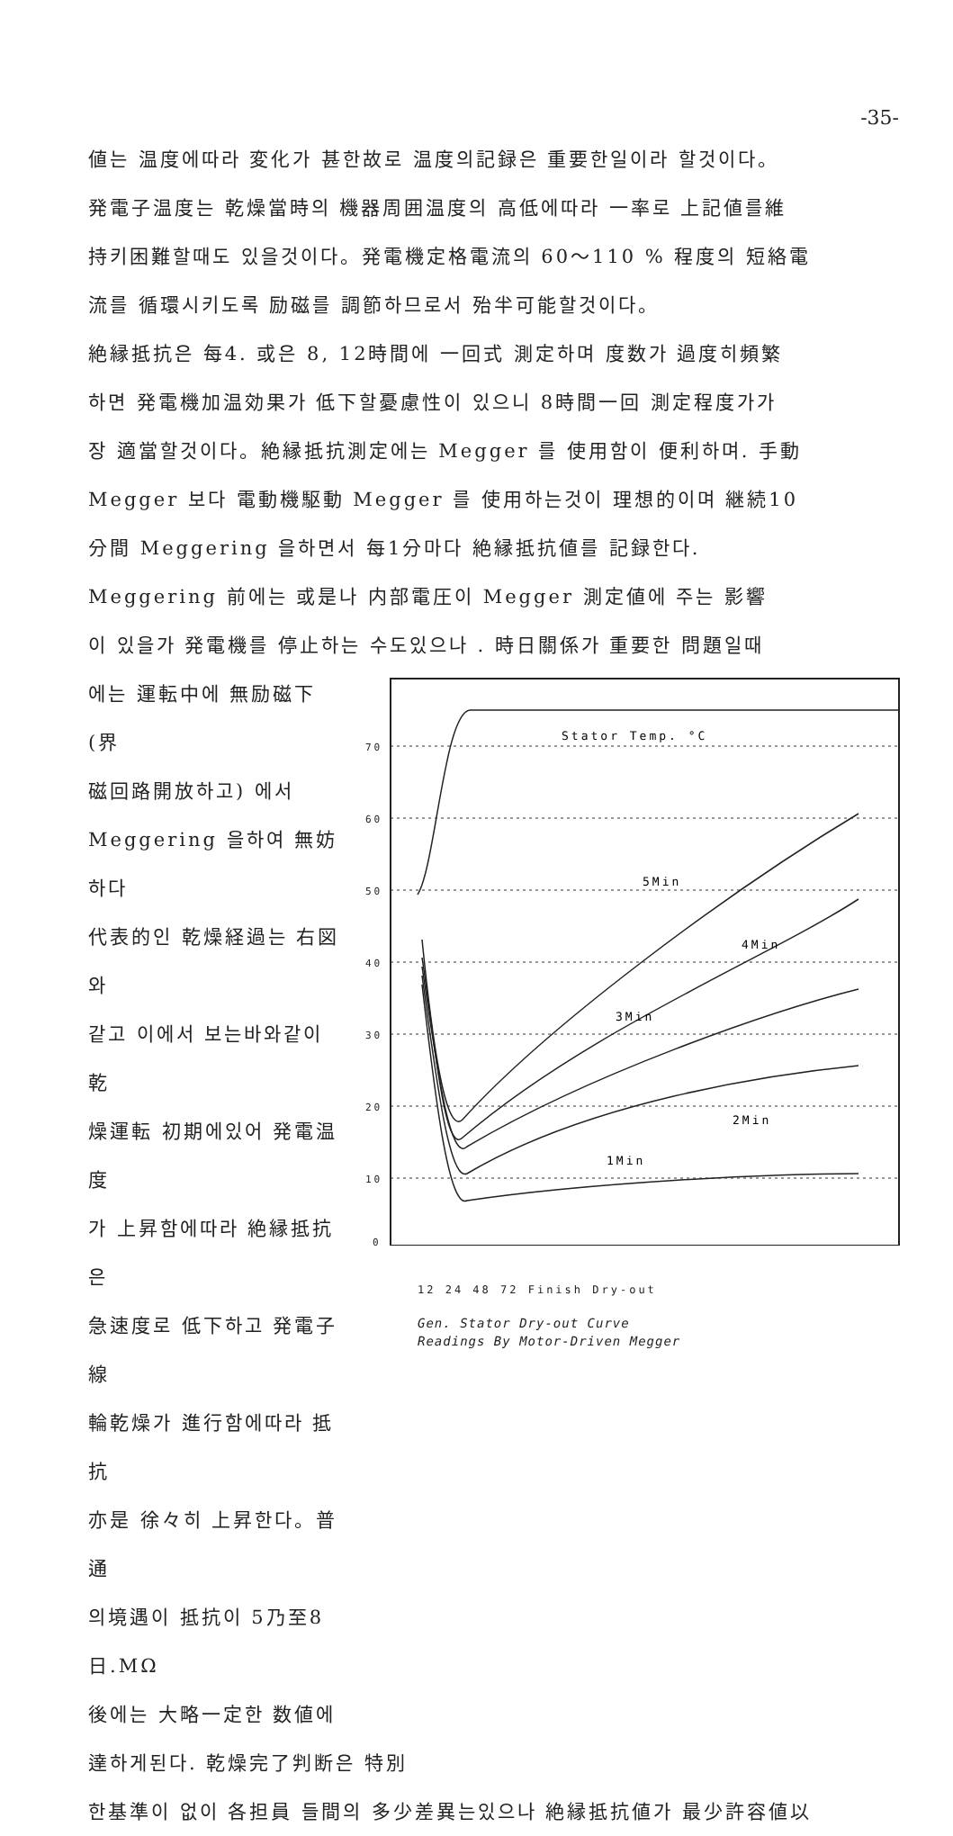-35-
値는 温度에따라 変化가 甚한故로 温度의記録은 重要한일이라 할것이다。
発電子温度는 乾燥當時의 機器周囲温度의 高低에따라 一率로 上記値를維
持키困難할때도 있을것이다。発電機定格電流의 60～110 % 程度의 短絡電
流를 循環시키도록 励磁를 調節하므로서 殆半可能할것이다。
絶縁抵抗은 每4. 或은 8, 12時間에 一回式 測定하며 度数가 過度히頻繁
하면 発電機加温効果가 低下할憂慮性이 있으니 8時間一回 測定程度가가
장 適當할것이다。絶縁抵抗測定에는 Megger 를 使用함이 便利하며. 手動
Megger 보다 電動機駆動 Megger 를 使用하는것이 理想的이며 継続10
分間 Meggering 을하면서 每1分마다 絶縁抵抗値를 記録한다.
Meggering 前에는 或是나 内部電圧이 Megger 測定値에 주는 影響
이 있을가 発電機를 停止하는 수도있으나 . 時日關係가 重要한 問題일때
에는 運転中에 無励磁下(界
磁回路開放하고) 에서
Meggering 을하여 無妨하다
代表的인 乾燥経過는 右図와
같고 이에서 보는바와같이 乾
燥運転 初期에있어 発電温度
가 上昇함에따라 絶縁抵抗은
急速度로 低下하고 発電子線
輪乾燥가 進行함에따라 抵抗
亦是 徐々히 上昇한다。普通
의境遇이 抵抗이 5乃至8日.MΩ
後에는 大略一定한 数値에
70
60
50
40
30
20
10
0
Stator Temp. °C
5Min
4Min
3Min
2Min
1Min
12 24 48 72 Finish Dry-out
Gen. Stator Dry-out Curve
Readings By Motor-Driven Megger
達하게된다. 乾燥完了判断은 特別
한基準이 없이 各担員 들間의 多少差異는있으나 絶縁抵抗値가 最少許容値以